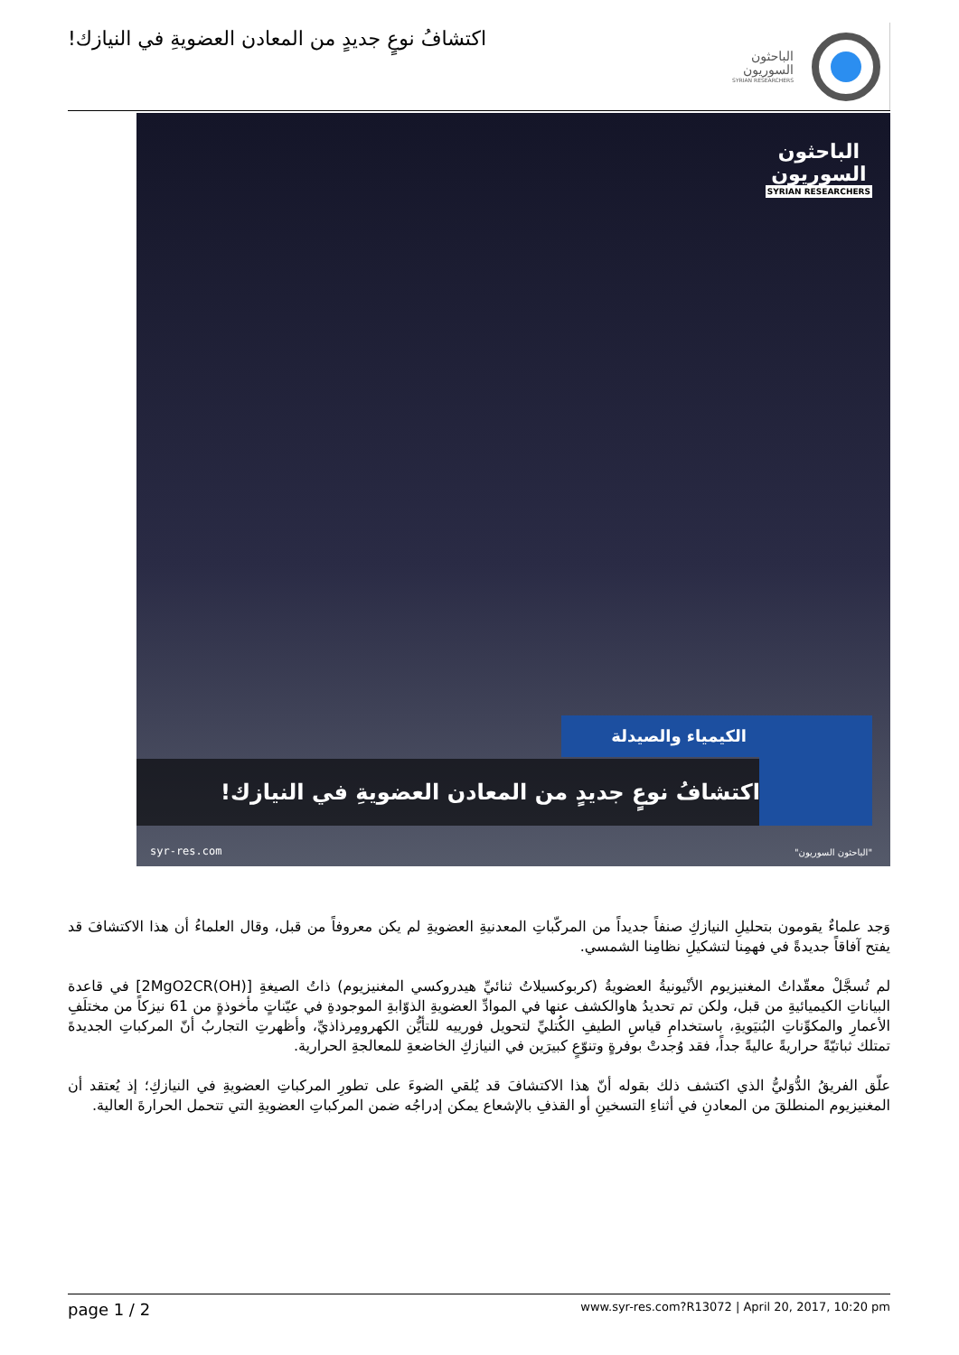اكتشافُ نوعٍ جديدٍ من المعادن العضويةِ في النيازك!
الباحثون
السوريون
SYRIAN RESEARCHERS
الباحثون
السوريون
SYRIAN RESEARCHERS
الكيمياء والصيدلة
اكتشافُ نوعٍ جديدٍ من المعادن العضويةِ في النيازك!
syr-res.com "الباحثون السوريون"
وَجد علماءٌ يقومون بتحليلِ النيازكِ صنفاً جديداً من المركّباتِ المعدنيةِ العضويةِ لم يكن معروفاً من قبل، وقال العلماءُ أن هذا الاكتشافَ قد يفتح آفاقاً جديدةً في فهمِنا لتشكيلِ نظامِنا الشمسي.
لم تُسجَّلْ معقّداتُ المغنيزيوم الأنْيونيةُ العضويةُ (كربوكسيلاتُ ثنائيِّ هيدروكسي المغنيزيوم) ذاتُ الصيغةِ [(OH)2MgO2CR] في قاعدة البياناتِ الكيميائيةِ من قبل، ولكن تم تحديدُ هاوالكشف عنها في الموادِّ العضويةِ الذوّابةِ الموجودةِ في عيّناتٍ مأخوذةٍ من 61 نيزكاً من مختلَفِ الأعمارِ والمكوِّناتِ البُنيَويةِ، باستخدامِ قياسِ الطيفِ الكُتليِّ لتحويل فورييه للتأيُّن الكهرومِرذاذيِّ، وأظهرتِ التجاربُ أنّ المركباتِ الجديدةَ تمتلك ثباتيّةً حراريةً عاليةً جداً، فقد وُجدتْ بوفرةٍ وتنوّعٍ كبيرَين في النيازكِ الخاضعةِ للمعالجةِ الحرارية.
علّق الفريقُ الدُّوَليُّ الذي اكتشف ذلك بقوله أنّ هذا الاكتشافَ قد يُلقي الضوءَ على تطورِ المركباتِ العضويةِ في النيازكِ؛ إذ يُعتقد أن المغنيزيوم المنطلقَ من المعادنِ في أثناءِ التسخينِ أو القذفِ بالإشعاع يمكن إدراجُه ضمن المركباتِ العضويةِ التي تتحمل الحرارةَ العالية.
page 1 / 2 www.syr-res.com?R13072 | April 20, 2017, 10:20 pm